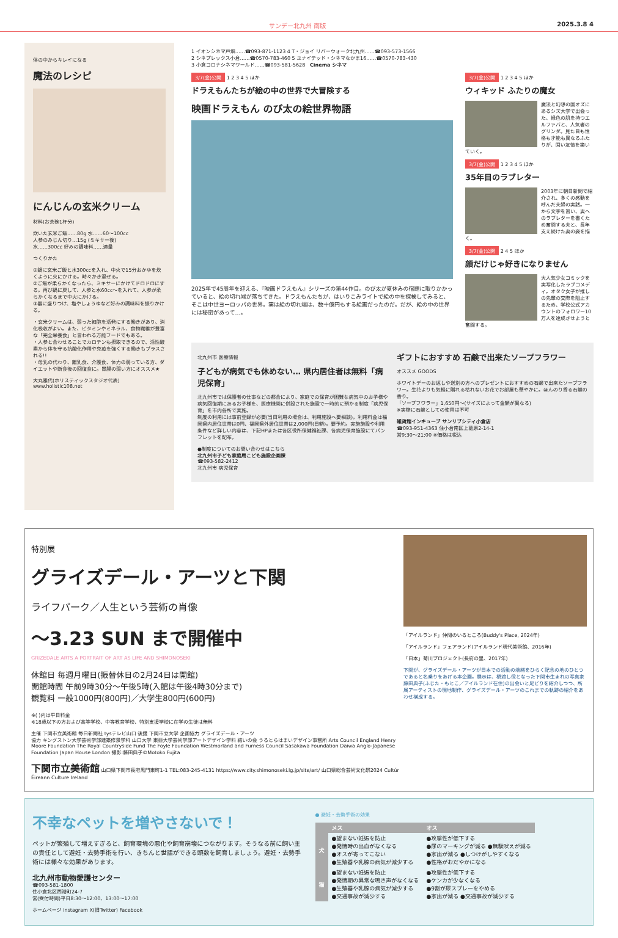サンデー北九州 南版 2025.3.8 4
体の中からキレイになる
魔法のレシピ
にんじんの玄米クリーム
材料(お茶碗1杯分)
炊いた玄米ご飯……80g 水……60〜100cc
人参のみじん切り…15g (ミキサー後)
水……300cc 好みの調味料……適量
つくりかた
①鍋に玄米ご飯と水300ccを入れ、中火で15分おかゆを炊くように火にかける。時々かき混ぜる。
②ご飯が柔らかくなったら、ミキサーにかけてドロドロにする。再び鍋に戻して、人参と水60cc〜を入れて、人参が柔らかくなるまで中火にかける。
③器に盛りつけ、塩やしょうゆなど好みの調味料を振りかける。
・玄米クリームは、弱った細胞を活発にする働きがあり、消化吸収がよい。また、ビタミンやミネラル、食物繊維が豊富な「完全栄養食」と言われる万能フードでもある。
・人参と合わせることでカロテンも摂取できるので、活性酸素から体を守る抗酸化作用や免疫を強くする働きもプラスされる!!
・母乳の代わり、離乳食、介護食、体力の弱っている方、ダイエットや断食後の回復食に。胃腸の弱い方にオススメ★
大丸雅代(ホリスティックスタジオ代表)
www.holistic108.net
1 イオンシネマ戸畑……☎093-871-1123 4 T・ジョイ リバーウォーク北九州……☎093-573-1566
2 シネプレックス小倉……☎0570-783-460 5 ユナイテッド・シネマなかま16……☎0570-783-430
3 小倉コロナシネマワールド……☎093-581-5628 Cinema シネマ
3/7(金)公開 1 2 3 4 5 ほか
ドラえもんたちが絵の中の世界で大冒険する
映画ドラえもん のび太の絵世界物語
2025年で45周年を迎える、『映画ドラえもん』シリーズの第44作目。のび太が夏休みの宿題に取りかかっていると、絵の切れ端が落ちてきた。ドラえもんたちが、はいりこみライトで絵の中を探検してみると、そこは中世ヨーロッパの世界。実は絵の切れ端は、数十億円もする絵画だったのだ。だが、絵の中の世界には秘密があって…。
3/7(金)公開 1 2 3 4 5 ほか
ウィキッド ふたりの魔女
魔法と幻想の国オズにあるシズ大学で出会った、緑色の肌を持つエルファバと、人気者のグリンダ。見た目も性格も才能も異なるふたりが、固い友情を築いていく。
3/7(金)公開 1 2 3 4 5 ほか
35年目のラブレター
2003年に朝日新聞で紹介され、多くの感動を呼んだ夫婦の実話。一から文字を習い、妻へのラブレターを書くため奮闘する夫と、長年支え続けた妻の姿を描く。
3/7(金)公開 2 4 5 ほか
顔だけじゃ好きになりません
大人気少女コミックを実写化したラブコメディ。オタク女子が推しの先輩の交際を阻止するため、学校公式アカウントのフォロワー10万人を達成させようと奮闘する。
北九州市 医療情報
子どもが病気でも休めない… 県内居住者は無料「病児保育」
北九州市では保護者の仕事などの都合により、家庭での保育が困難な病気中のお子様や病気回復期にあるお子様を、医療機関に併設された施設で一時的に預かる制度「病児保育」を市内各所で実施。
制度の利用には事前登録が必要(当日利用の場合は、利用施設へ要相談)。利用料金は福岡県内居住世帯は0円、福岡県外居住世帯は2,000円(日額)。要予約。実施施設や利用条件など詳しい内容は、下記HPまたは各区役所保健福祉課、各病児保育施設にてパンフレットを配布。
●制度についてのお問い合わせはこちら
北九州市子ども家庭局こども施設企画課
☎093-582-2412
北九州市 病児保育
ギフトにおすすめ 石鹸で出来たソープフラワー
オススメ GOODS
ホワイトデーのお返しや送別の方へのプレゼントにおすすめの石鹸で出来たソープフラワー。生花よりも気軽に贈れる枯れないお花でお部屋も華やかに。ほんのり香る石鹸の香り。
「ソープフワラー」1,650円〜(サイズによって金額が異なる)
※実際に石鹸としての使用は不可
雑貨館インキューブ サンリブシティ小倉店
☎093-951-4363 住小倉南区上葛原2-14-1
営9:30〜21:00 ※価格は税込
特別展
グライズデール・アーツと下関
ライフパーク／人生という芸術の肖像
〜3.23 SUN まで開催中
GRIZEDALE ARTS A PORTRAIT OF ART AS LIFE AND SHIMONOSEKI
休館日 毎週月曜日(振替休日の2月24日は開館)
開館時間 午前9時30分〜午後5時(入館は午後4時30分まで)
観覧料 一般1000円(800円)／大学生800円(600円)
※( )内は平日料金
※18歳以下の方および高等学校、中等教育学校、特別支援学校に在学の生徒は無料
主催 下関市立美術館 毎日新聞社 tysテレビ山口 後援 下関市立大学 企画協力 グライズデール・アーツ
協力 キングストン大学芸術学部建築修景学科 山口大学 東亜大学芸術学部アートデザイン学科 結いの会 うるとらはまいデザイン事務所 Arts Council England Henry Moore Foundation The Royal Countryside Fund The Foyle Foundation Westmorland and Furness Council Sasakawa Foundation Daiwa Anglo-Japanese Foundation Japan House London 撮影:藤田典子©Motoko Fujita
下関市立美術館 山口県下関市長府黒門東町1-1 TEL:083-245-4131 https://www.city.shimonoseki.lg.jp/site/art/ 山口県総合芸術文化祭2024 Cultúr Éireann Culture Ireland
「アイルランド」仲間のいるところ(Buddy's Place, 2024年)
「アイルランド」フェアランド(アイルランド現代美術館、2016年)
「日本」菊川プロジェクト(長府の里、2017年)
下関が、グライズデール・アーツが日本での活動の端緒をひらく記念の地のひとつであると名乗りをあげる本企画。展示は、橋渡し役となった下関市生まれの写真家 藤田典子(ふじた・もとこ／アイルランド在住)の出会いと足どりを紹介しつつ、所属アーティストの現地制作、グライズデール・アーツのこれまでの軌跡の紹介をあわせ構成する。
不幸なペットを増やさないで！
ペットが繁殖して増えすぎると、飼育環境の悪化や飼育崩壊につながります。そうなる前に飼い主の責任として避妊・去勢手術を行い、きちんと世話ができる頭数を飼育しましょう。避妊・去勢手術には様々な効果があります。
北九州市動物愛護センター
☎093-581-1800
住小倉北区西港町24-7
営(受付時間)平日8:30〜12:00、13:00〜17:00
ホームページ Instagram X(旧Twitter) Facebook
● 避妊・去勢手術の効果
| | メス | オス |
| --- | --- | --- |
| 犬 | ●望まない妊娠を防止 ●発情時の出血がなくなる ●オスが寄ってこない ●生殖器や乳腺の病気が減少する | ●攻撃性が低下する ●尿のマーキングが減る ●無駄吠えが減る ●家出が減る ●しつけがしやすくなる ●性格がおだやかになる |
| 猫 | ●望まない妊娠を防止 ●発情期の異常な鳴き声がなくなる ●生殖器や乳腺の病気が減少する ●交通事故が減少する | ●攻撃性が低下する ●ケンカが少なくなる ●9割が尿スプレーをやめる ●家出が減る ●交通事故が減少する |